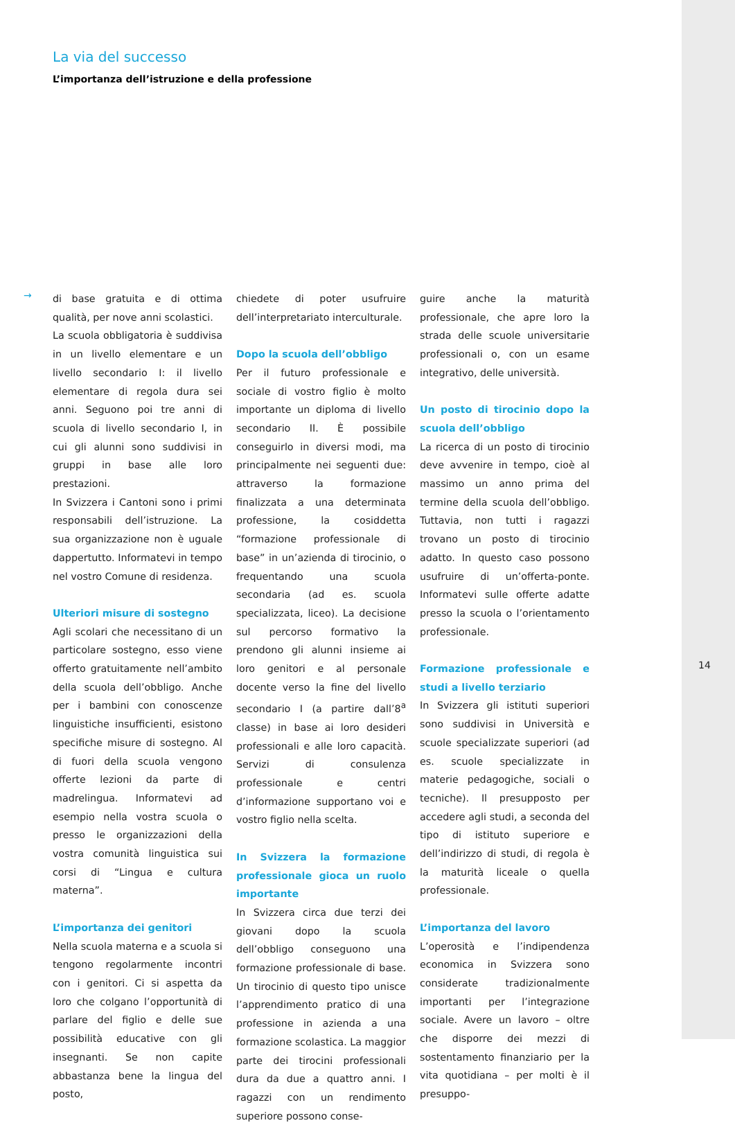La via del successo
L’importanza dell’istruzione e della professione
→
di base gratuita e di ottima qualità, per nove anni scolastici.
La scuola obbligatoria è suddivisa in un livello elementare e un livello secondario I: il livello elementare di regola dura sei anni. Seguono poi tre anni di scuola di livello secondario I, in cui gli alunni sono suddivisi in gruppi in base alle loro prestazioni.
In Svizzera i Cantoni sono i primi responsabili dell’istruzione. La sua organizzazione non è uguale dappertutto. Informatevi in tempo nel vostro Comune di residenza.
Ulteriori misure di sostegno
Agli scolari che necessitano di un particolare sostegno, esso viene offerto gratuitamente nell’ambito della scuola dell’obbligo. Anche per i bambini con conoscenze linguistiche insufficienti, esistono specifiche misure di sostegno. Al di fuori della scuola vengono offerte lezioni da parte di madrelingua. Informatevi ad esempio nella vostra scuola o presso le organizzazioni della vostra comunità linguistica sui corsi di “Lingua e cultura materna”.
L’importanza dei genitori
Nella scuola materna e a scuola si tengono regolarmente incontri con i genitori. Ci si aspetta da loro che colgano l’opportunità di parlare del figlio e delle sue possibilità educative con gli insegnanti. Se non capite abbastanza bene la lingua del posto,
chiedete di poter usufruire dell’interpretariato interculturale.
Dopo la scuola dell’obbligo
Per il futuro professionale e sociale di vostro figlio è molto importante un diploma di livello secondario II. È possibile conseguirlo in diversi modi, ma principalmente nei seguenti due: attraverso la formazione finalizzata a una determinata professione, la cosiddetta “formazione professionale di base” in un’azienda di tirocinio, o frequentando una scuola secondaria (ad es. scuola specializzata, liceo). La decisione sul percorso formativo la prendono gli alunni insieme ai loro genitori e al personale docente verso la fine del livello secondario I (a partire dall’8<sup>a</sup> classe) in base ai loro desideri professionali e alle loro capacità. Servizi di consulenza professionale e centri d’informazione supportano voi e vostro figlio nella scelta.
In Svizzera la formazione professionale gioca un ruolo importante
In Svizzera circa due terzi dei giovani dopo la scuola dell’obbligo conseguono una formazione professionale di base. Un tirocinio di questo tipo unisce l’apprendimento pratico di una professione in azienda a una formazione scolastica. La maggior parte dei tirocini professionali dura da due a quattro anni. I ragazzi con un rendimento superiore possono conse-
guire anche la maturità professionale, che apre loro la strada delle scuole universitarie professionali o, con un esame integrativo, delle università.
Un posto di tirocinio dopo la scuola dell’obbligo
La ricerca di un posto di tirocinio deve avvenire in tempo, cioè al massimo un anno prima del termine della scuola dell’obbligo. Tuttavia, non tutti i ragazzi trovano un posto di tirocinio adatto. In questo caso possono usufruire di un’offerta-ponte. Informatevi sulle offerte adatte presso la scuola o l’orientamento professionale.
Formazione professionale e studi a livello terziario
In Svizzera gli istituti superiori sono suddivisi in Università e scuole specializzate superiori (ad es. scuole specializzate in materie pedagogiche, sociali o tecniche). Il presupposto per accedere agli studi, a seconda del tipo di istituto superiore e dell’indirizzo di studi, di regola è la maturità liceale o quella professionale.
L’importanza del lavoro
L’operosità e l’indipendenza economica in Svizzera sono considerate tradizionalmente importanti per l’integrazione sociale. Avere un lavoro – oltre che disporre dei mezzi di sostentamento finanziario per la vita quotidiana – per molti è il presuppo-
14